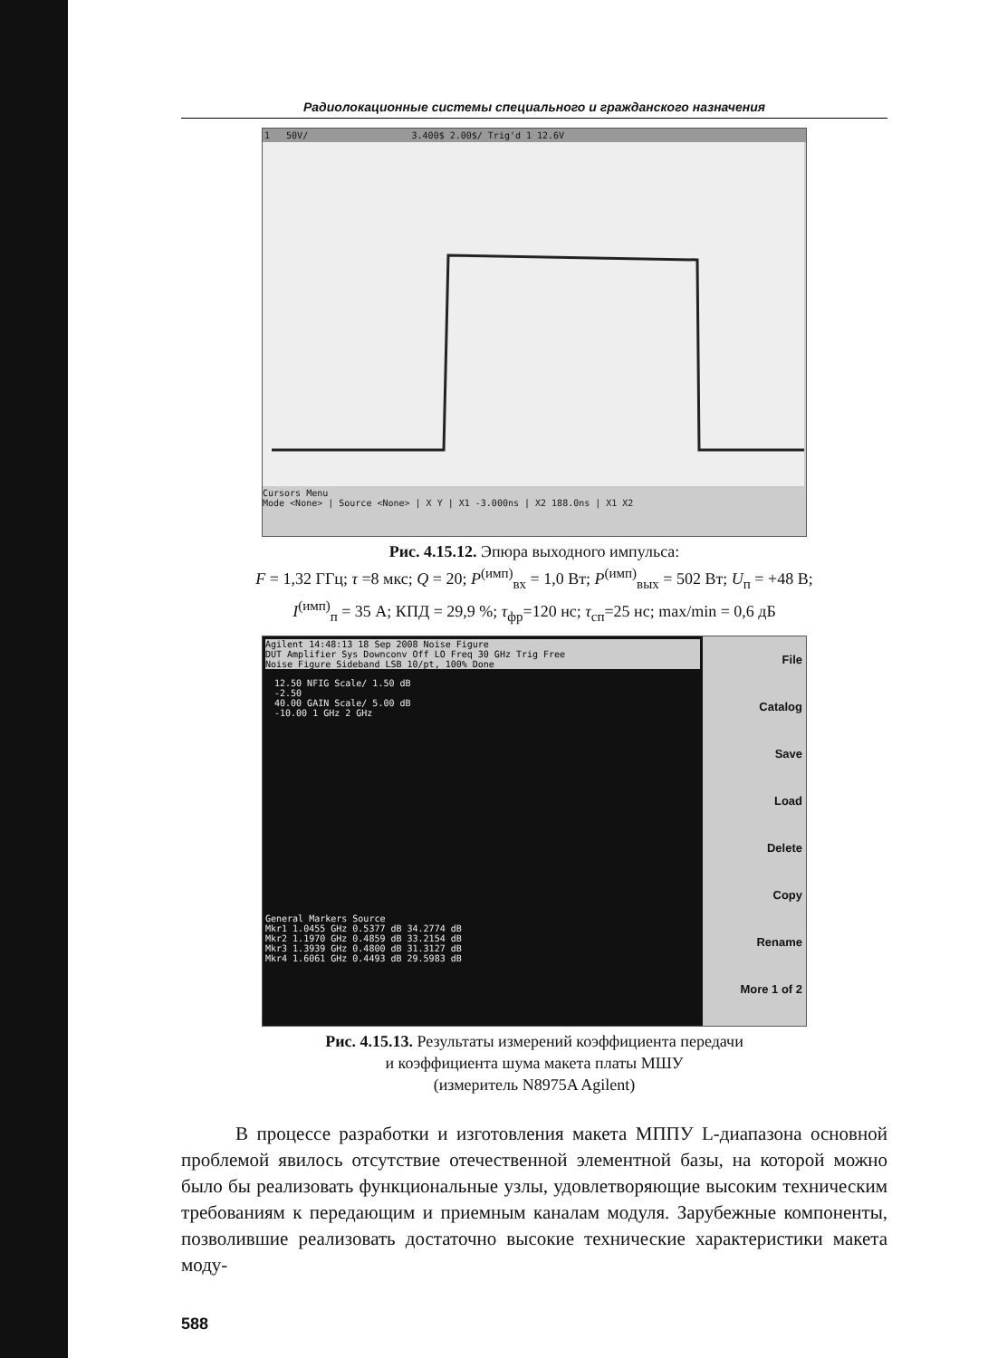Радиолокационные системы специального и гражданского назначения
1 50V/ 3.400$ 2.00$/ Trig'd 1 12.6V
Cursors Menu
Mode <None> | Source <None> | X Y | X1 -3.000ns | X2 188.0ns | X1 X2
Рис. 4.15.12. Эпюра выходного импульса:
F = 1,32 ГГц; τ =8 мкс; Q = 20; P<sup>(имп)</sup><sub>вх</sub> = 1,0 Вт; P<sup>(имп)</sup><sub>вых</sub> = 502 Вт; U<sub>п</sub> = +48 В;
I<sup>(имп)</sup><sub>п</sub> = 35 А; КПД = 29,9 %; τ<sub>фр</sub>=120 нс; τ<sub>сп</sub>=25 нс; max/min = 0,6 дБ
Agilent 14:48:13 18 Sep 2008 Noise Figure
DUT Amplifier Sys Downconv Off LO Freq 30 GHz Trig Free
Noise Figure Sideband LSB 10/pt, 100% Done
12.50 NFIG Scale/ 1.50 dB
-2.50
40.00 GAIN Scale/ 5.00 dB
-10.00 1 GHz 2 GHz
General Markers Source
Mkr1 1.0455 GHz 0.5377 dB 34.2774 dB
Mkr2 1.1970 GHz 0.4859 dB 33.2154 dB
Mkr3 1.3939 GHz 0.4800 dB 31.3127 dB
Mkr4 1.6061 GHz 0.4493 dB 29.5983 dB
File
Catalog
Save
Load
Delete
Copy
Rename
More 1 of 2
Рис. 4.15.13. Результаты измерений коэффициента передачи
и коэффициента шума макета платы МШУ
(измеритель N8975A Agilent)
В процессе разработки и изготовления макета МППУ L-диапазона основной проблемой явилось отсутствие отечественной элементной базы, на которой можно было бы реализовать функциональные узлы, удовлетворяющие высоким техническим требованиям к передающим и приемным каналам модуля. Зарубежные компоненты, позволившие реализовать достаточно высокие технические характеристики макета моду-
588